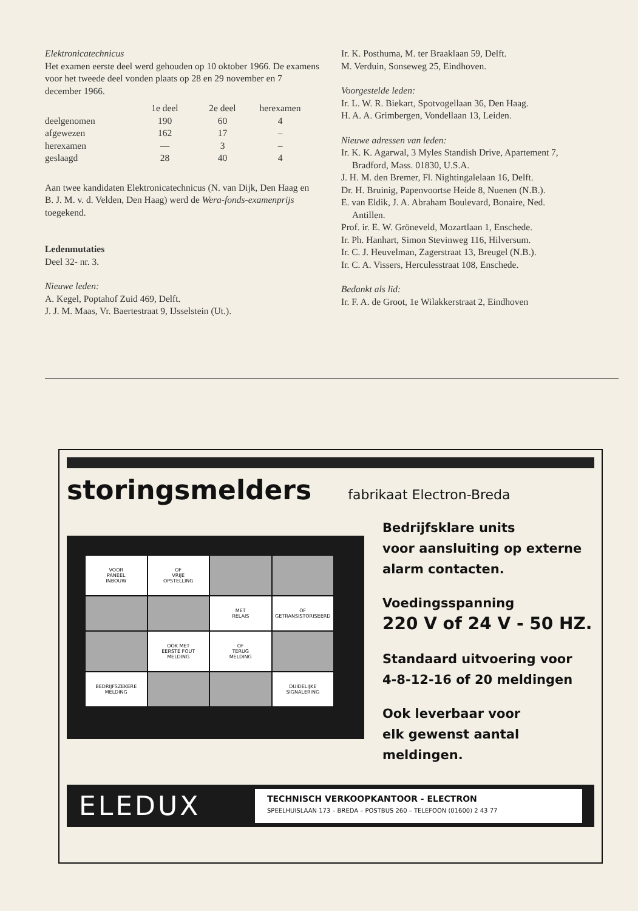Elektronicatechnicus
Het examen eerste deel werd gehouden op 10 oktober 1966. De examens voor het tweede deel vonden plaats op 28 en 29 november en 7 december 1966.
| | 1e deel | 2e deel | herexamen |
| --- | --- | --- | --- |
| deelgenomen | 190 | 60 | 4 |
| afgewezen | 162 | 17 | – |
| herexamen | — | 3 | – |
| geslaagd | 28 | 40 | 4 |
Aan twee kandidaten Elektronicatechnicus (N. van Dijk, Den Haag en B. J. M. v. d. Velden, Den Haag) werd de Wera-fonds-examenprijs toegekend.
Ledenmutaties
Deel 32- nr. 3.
Nieuwe leden:
A. Kegel, Poptahof Zuid 469, Delft.
J. J. M. Maas, Vr. Baertestraat 9, IJsselstein (Ut.).
Ir. K. Posthuma, M. ter Braaklaan 59, Delft.
M. Verduin, Sonseweg 25, Eindhoven.
Voorgestelde leden:
Ir. L. W. R. Biekart, Spotvogellaan 36, Den Haag.
H. A. A. Grimbergen, Vondellaan 13, Leiden.
Nieuwe adressen van leden:
Ir. K. K. Agarwal, 3 Myles Standish Drive, Apartement 7,
Bradford, Mass. 01830, U.S.A.
J. H. M. den Bremer, Fl. Nightingalelaan 16, Delft.
Dr. H. Bruinig, Papenvoortse Heide 8, Nuenen (N.B.).
E. van Eldik, J. A. Abraham Boulevard, Bonaire, Ned.
Antillen.
Prof. ir. E. W. Gröneveld, Mozartlaan 1, Enschede.
Ir. Ph. Hanhart, Simon Stevinweg 116, Hilversum.
Ir. C. J. Heuvelman, Zagerstraat 13, Breugel (N.B.).
Ir. C. A. Vissers, Herculesstraat 108, Enschede.
Bedankt als lid:
Ir. F. A. de Groot, 1e Wilakkerstraat 2, Eindhoven
storingsmelders fabrikaat Electron-Breda
VOOR
PANEEL
INBOUW
OF
VRIJE
OPSTELLING
MET
RELAIS
OF
GETRANSISTORISEERD
OOK MET
EERSTE FOUT
MELDING
OF
TERUG
MELDING
BEDRIJFSZEKERE
MELDING
DUIDELIJKE
SIGNALERING
Bedrijfsklare units
voor aansluiting op externe
alarm contacten.
Voedingsspanning
220 V of 24 V - 50 HZ.
Standaard uitvoering voor
4-8-12-16 of 20 meldingen
Ook leverbaar voor
elk gewenst aantal
meldingen.
ELEDUX
TECHNISCH VERKOOPKANTOOR - ELECTRON
SPEELHUISLAAN 173 – BREDA – POSTBUS 260 – TELEFOON (01600) 2 43 77